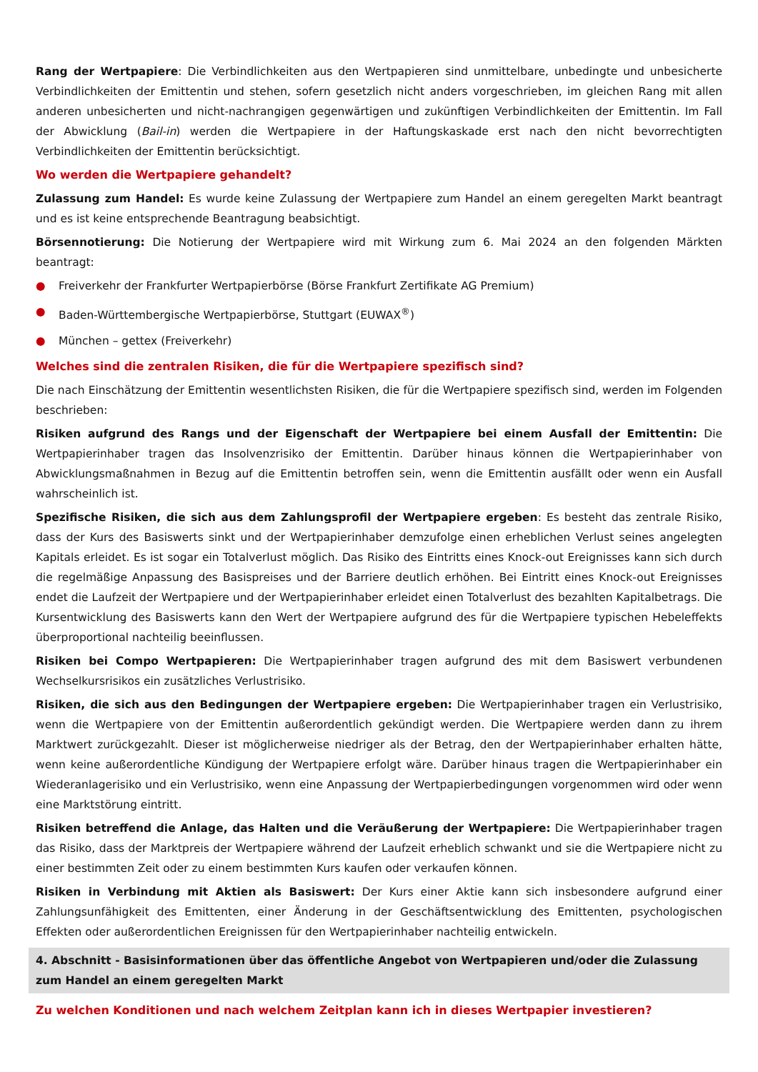Rang der Wertpapiere: Die Verbindlichkeiten aus den Wertpapieren sind unmittelbare, unbedingte und unbesicherte Verbindlichkeiten der Emittentin und stehen, sofern gesetzlich nicht anders vorgeschrieben, im gleichen Rang mit allen anderen unbesicherten und nicht-nachrangigen gegenwärtigen und zukünftigen Verbindlichkeiten der Emittentin. Im Fall der Abwicklung (Bail-in) werden die Wertpapiere in der Haftungskaskade erst nach den nicht bevorrechtigten Verbindlichkeiten der Emittentin berücksichtigt.
Wo werden die Wertpapiere gehandelt?
Zulassung zum Handel: Es wurde keine Zulassung der Wertpapiere zum Handel an einem geregelten Markt beantragt und es ist keine entsprechende Beantragung beabsichtigt.
Börsennotierung: Die Notierung der Wertpapiere wird mit Wirkung zum 6. Mai 2024 an den folgenden Märkten beantragt:
● Freiverkehr der Frankfurter Wertpapierbörse (Börse Frankfurt Zertifikate AG Premium)
● Baden-Württembergische Wertpapierbörse, Stuttgart (EUWAX<sup>®</sup>)
● München – gettex (Freiverkehr)
Welches sind die zentralen Risiken, die für die Wertpapiere spezifisch sind?
Die nach Einschätzung der Emittentin wesentlichsten Risiken, die für die Wertpapiere spezifisch sind, werden im Folgenden beschrieben:
Risiken aufgrund des Rangs und der Eigenschaft der Wertpapiere bei einem Ausfall der Emittentin: Die Wertpapierinhaber tragen das Insolvenzrisiko der Emittentin. Darüber hinaus können die Wertpapierinhaber von Abwicklungsmaßnahmen in Bezug auf die Emittentin betroffen sein, wenn die Emittentin ausfällt oder wenn ein Ausfall wahrscheinlich ist.
Spezifische Risiken, die sich aus dem Zahlungsprofil der Wertpapiere ergeben: Es besteht das zentrale Risiko, dass der Kurs des Basiswerts sinkt und der Wertpapierinhaber demzufolge einen erheblichen Verlust seines angelegten Kapitals erleidet. Es ist sogar ein Totalverlust möglich. Das Risiko des Eintritts eines Knock-out Ereignisses kann sich durch die regelmäßige Anpassung des Basispreises und der Barriere deutlich erhöhen. Bei Eintritt eines Knock-out Ereignisses endet die Laufzeit der Wertpapiere und der Wertpapierinhaber erleidet einen Totalverlust des bezahlten Kapitalbetrags. Die Kursentwicklung des Basiswerts kann den Wert der Wertpapiere aufgrund des für die Wertpapiere typischen Hebeleffekts überproportional nachteilig beeinflussen.
Risiken bei Compo Wertpapieren: Die Wertpapierinhaber tragen aufgrund des mit dem Basiswert verbundenen Wechselkursrisikos ein zusätzliches Verlustrisiko.
Risiken, die sich aus den Bedingungen der Wertpapiere ergeben: Die Wertpapierinhaber tragen ein Verlustrisiko, wenn die Wertpapiere von der Emittentin außerordentlich gekündigt werden. Die Wertpapiere werden dann zu ihrem Marktwert zurückgezahlt. Dieser ist möglicherweise niedriger als der Betrag, den der Wertpapierinhaber erhalten hätte, wenn keine außerordentliche Kündigung der Wertpapiere erfolgt wäre. Darüber hinaus tragen die Wertpapierinhaber ein Wiederanlagerisiko und ein Verlustrisiko, wenn eine Anpassung der Wertpapierbedingungen vorgenommen wird oder wenn eine Marktstörung eintritt.
Risiken betreffend die Anlage, das Halten und die Veräußerung der Wertpapiere: Die Wertpapierinhaber tragen das Risiko, dass der Marktpreis der Wertpapiere während der Laufzeit erheblich schwankt und sie die Wertpapiere nicht zu einer bestimmten Zeit oder zu einem bestimmten Kurs kaufen oder verkaufen können.
Risiken in Verbindung mit Aktien als Basiswert: Der Kurs einer Aktie kann sich insbesondere aufgrund einer Zahlungsunfähigkeit des Emittenten, einer Änderung in der Geschäftsentwicklung des Emittenten, psychologischen Effekten oder außerordentlichen Ereignissen für den Wertpapierinhaber nachteilig entwickeln.
4. Abschnitt - Basisinformationen über das öffentliche Angebot von Wertpapieren und/oder die Zulassung zum Handel an einem geregelten Markt
Zu welchen Konditionen und nach welchem Zeitplan kann ich in dieses Wertpapier investieren?